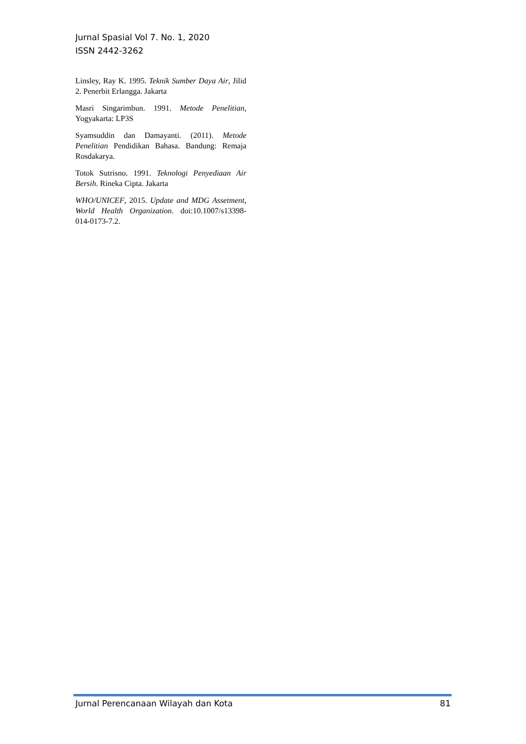Jurnal Spasial Vol 7. No. 1, 2020
ISSN 2442-3262
Linsley, Ray K. 1995. Teknik Sumber Daya Air, Jilid 2. Penerbit Erlangga. Jakarta
Masri Singarimbun. 1991. Metode Penelitian, Yogyakarta: LP3S
Syamsuddin dan Damayanti. (2011). Metode Penelitian Pendidikan Bahasa. Bandung: Remaja Rosdakarya.
Totok Sutrisno. 1991. Teknologi Penyediaan Air Bersih. Rineka Cipta. Jakarta
WHO/UNICEF, 2015. Update and MDG Assetment, World Health Organization. doi:10.1007/s13398-014-0173-7.2.
Jurnal Perencanaan Wilayah dan Kota 81